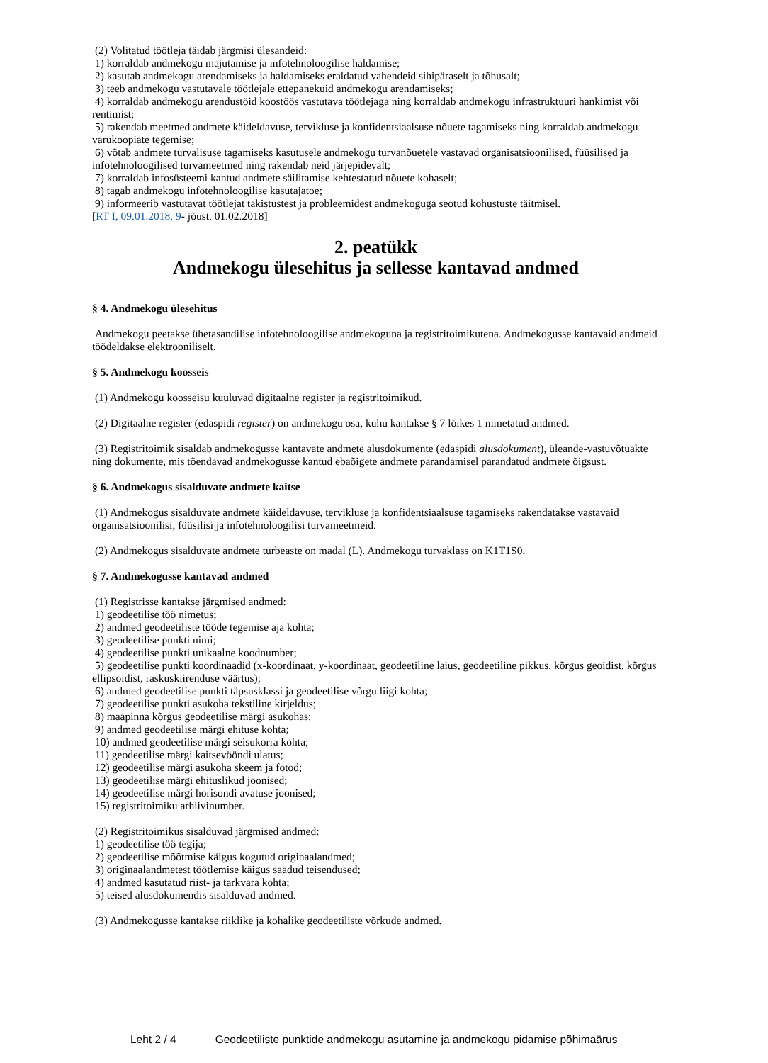(2) Volitatud töötleja täidab järgmisi ülesandeid:
1) korraldab andmekogu majutamise ja infotehnoloogilise haldamise;
2) kasutab andmekogu arendamiseks ja haldamiseks eraldatud vahendeid sihipäraselt ja tõhusalt;
3) teeb andmekogu vastutavale töötlejale ettepanekuid andmekogu arendamiseks;
4) korraldab andmekogu arendustöid koostöös vastutava töötlejaga ning korraldab andmekogu infrastruktuuri hankimist või rentimist;
5) rakendab meetmed andmete käideldavuse, tervikluse ja konfidentsiaalsuse nõuete tagamiseks ning korraldab andmekogu varukoopiate tegemise;
6) võtab andmete turvalisuse tagamiseks kasutusele andmekogu turvanõuetele vastavad organisatsioonilised, füüsilised ja infotehnoloogilised turvameetmed ning rakendab neid järjepidevalt;
7) korraldab infosüsteemi kantud andmete säilitamise kehtestatud nõuete kohaselt;
8) tagab andmekogu infotehnoloogilise kasutajatoe;
9) informeerib vastutavat töötlejat takistustest ja probleemidest andmekoguga seotud kohustuste täitmisel.
[RT I, 09.01.2018, 9- jõust. 01.02.2018]
2. peatükk
Andmekogu ülesehitus ja sellesse kantavad andmed
§ 4. Andmekogu ülesehitus
Andmekogu peetakse ühetasandilise infotehnoloogilise andmekoguna ja registritoimikutena. Andmekogusse kantavaid andmeid töödeldakse elektrooniliselt.
§ 5. Andmekogu koosseis
(1) Andmekogu koosseisu kuuluvad digitaalne register ja registritoimikud.
(2) Digitaalne register (edaspidi register) on andmekogu osa, kuhu kantakse § 7 lõikes 1 nimetatud andmed.
(3) Registritoimik sisaldab andmekogusse kantavate andmete alusdokumente (edaspidi alusdokument), üleande-vastuvõtuakte ning dokumente, mis tõendavad andmekogusse kantud ebaõigete andmete parandamisel parandatud andmete õigsust.
§ 6. Andmekogus sisalduvate andmete kaitse
(1) Andmekogus sisalduvate andmete käideldavuse, tervikluse ja konfidentsiaalsuse tagamiseks rakendatakse vastavaid organisatsioonilisi, füüsilisi ja infotehnoloogilisi turvameetmeid.
(2) Andmekogus sisalduvate andmete turbeaste on madal (L). Andmekogu turvaklass on K1T1S0.
§ 7. Andmekogusse kantavad andmed
(1) Registrisse kantakse järgmised andmed:
1) geodeetilise töö nimetus;
2) andmed geodeetiliste tööde tegemise aja kohta;
3) geodeetilise punkti nimi;
4) geodeetilise punkti unikaalne koodnumber;
5) geodeetilise punkti koordinaadid (x-koordinaat, y-koordinaat, geodeetiline laius, geodeetiline pikkus, kõrgus geoidist, kõrgus ellipsoidist, raskuskiirenduse väärtus);
6) andmed geodeetilise punkti täpsusklassi ja geodeetilise võrgu liigi kohta;
7) geodeetilise punkti asukoha tekstiline kirjeldus;
8) maapinna kõrgus geodeetilise märgi asukohas;
9) andmed geodeetilise märgi ehituse kohta;
10) andmed geodeetilise märgi seisukorra kohta;
11) geodeetilise märgi kaitsevööndi ulatus;
12) geodeetilise märgi asukoha skeem ja fotod;
13) geodeetilise märgi ehituslikud joonised;
14) geodeetilise märgi horisondi avatuse joonised;
15) registritoimiku arhiivinumber.
(2) Registritoimikus sisalduvad järgmised andmed:
1) geodeetilise töö tegija;
2) geodeetilise mõõtmise käigus kogutud originaalandmed;
3) originaalandmetest töötlemise käigus saadud teisendused;
4) andmed kasutatud riist- ja tarkvara kohta;
5) teised alusdokumendis sisalduvad andmed.
(3) Andmekogusse kantakse riiklike ja kohalike geodeetiliste võrkude andmed.
Leht 2 / 4 Geodeetiliste punktide andmekogu asutamine ja andmekogu pidamise põhimäärus